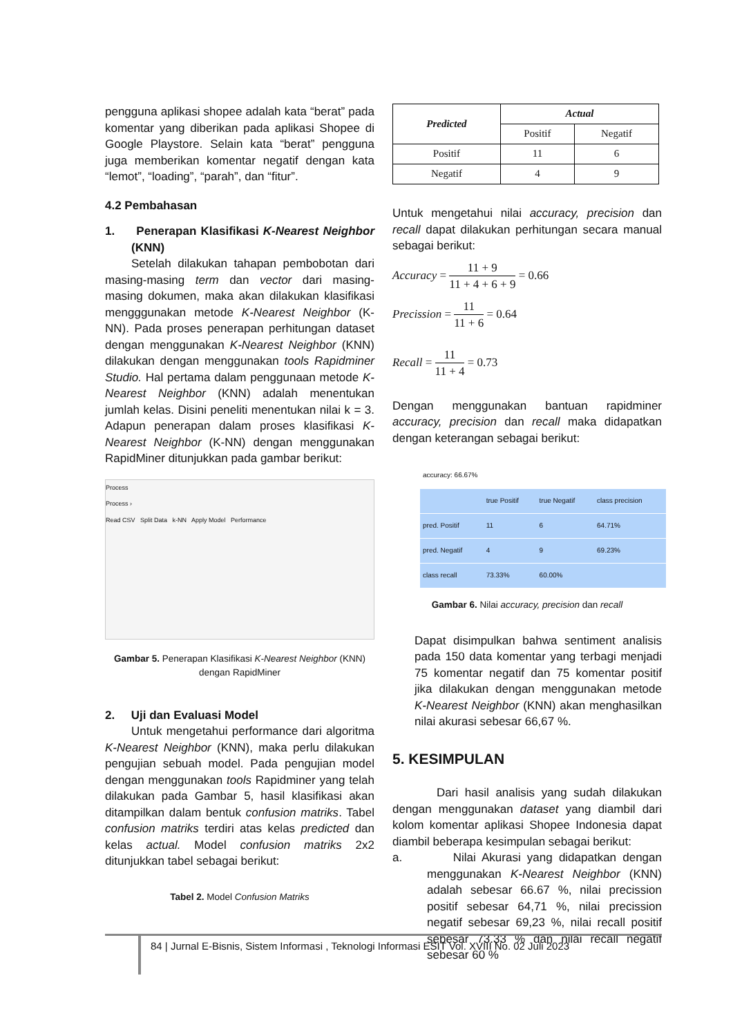pengguna aplikasi shopee adalah kata “berat” pada komentar yang diberikan pada aplikasi Shopee di Google Playstore. Selain kata “berat” pengguna juga memberikan komentar negatif dengan kata “lemot”, “loading”, “parah”, dan “fitur”.
4.2 Pembahasan
1. Penerapan Klasifikasi K-Nearest Neighbor (KNN)
Setelah dilakukan tahapan pembobotan dari masing-masing term dan vector dari masing-masing dokumen, maka akan dilakukan klasifikasi mengggunakan metode K-Nearest Neighbor (K-NN). Pada proses penerapan perhitungan dataset dengan menggunakan K-Nearest Neighbor (KNN) dilakukan dengan menggunakan tools Rapidminer Studio. Hal pertama dalam penggunaan metode K-Nearest Neighbor (KNN) adalah menentukan jumlah kelas. Disini peneliti menentukan nilai k = 3. Adapun penerapan dalam proses klasifikasi K-Nearest Neighbor (K-NN) dengan menggunakan RapidMiner ditunjukkan pada gambar berikut:
Process
Process ›
Read CSV Split Data k-NN Apply Model Performance
Gambar 5. Penerapan Klasifikasi K-Nearest Neighbor (KNN) dengan RapidMiner
2. Uji dan Evaluasi Model
Untuk mengetahui performance dari algoritma K-Nearest Neighbor (KNN), maka perlu dilakukan pengujian sebuah model. Pada pengujian model dengan menggunakan tools Rapidminer yang telah dilakukan pada Gambar 5, hasil klasifikasi akan ditampilkan dalam bentuk confusion matriks. Tabel confusion matriks terdiri atas kelas predicted dan kelas actual. Model confusion matriks 2x2 ditunjukkan tabel sebagai berikut:
Tabel 2. Model Confusion Matriks
| Predicted | Actual | |
| --- | --- | --- |
| | Positif | Negatif |
| Positif | 11 | 6 |
| Negatif | 4 | 9 |
Untuk mengetahui nilai accuracy, precision dan recall dapat dilakukan perhitungan secara manual sebagai berikut:
Accuracy = 11 + 9 11 + 4 + 6 + 9 = 0.66
Precission = 11 11 + 6 = 0.64
Recall = 11 11 + 4 = 0.73
Dengan menggunakan bantuan rapidminer accuracy, precision dan recall maka didapatkan dengan keterangan sebagai berikut:
accuracy: 66.67%
| | true Positif | true Negatif | class precision |
| --- | --- | --- | --- |
| pred. Positif | 11 | 6 | 64.71% |
| pred. Negatif | 4 | 9 | 69.23% |
| class recall | 73.33% | 60.00% | |
Gambar 6. Nilai accuracy, precision dan recall
Dapat disimpulkan bahwa sentiment analisis pada 150 data komentar yang terbagi menjadi 75 komentar negatif dan 75 komentar positif jika dilakukan dengan menggunakan metode K-Nearest Neighbor (KNN) akan menghasilkan nilai akurasi sebesar 66,67 %.
5. KESIMPULAN
Dari hasil analisis yang sudah dilakukan dengan menggunakan dataset yang diambil dari kolom komentar aplikasi Shopee Indonesia dapat diambil beberapa kesimpulan sebagai berikut:
a. Nilai Akurasi yang didapatkan dengan menggunakan K-Nearest Neighbor (KNN) adalah sebesar 66.67 %, nilai precission positif sebesar 64,71 %, nilai precission negatif sebesar 69,23 %, nilai recall positif sebesar 73.33 % dan nilai recall negatif sebesar 60 %
84 | Jurnal E-Bisnis, Sistem Informasi , Teknologi Informasi ESIT Vol. XVIII No. 02 Juli 2023